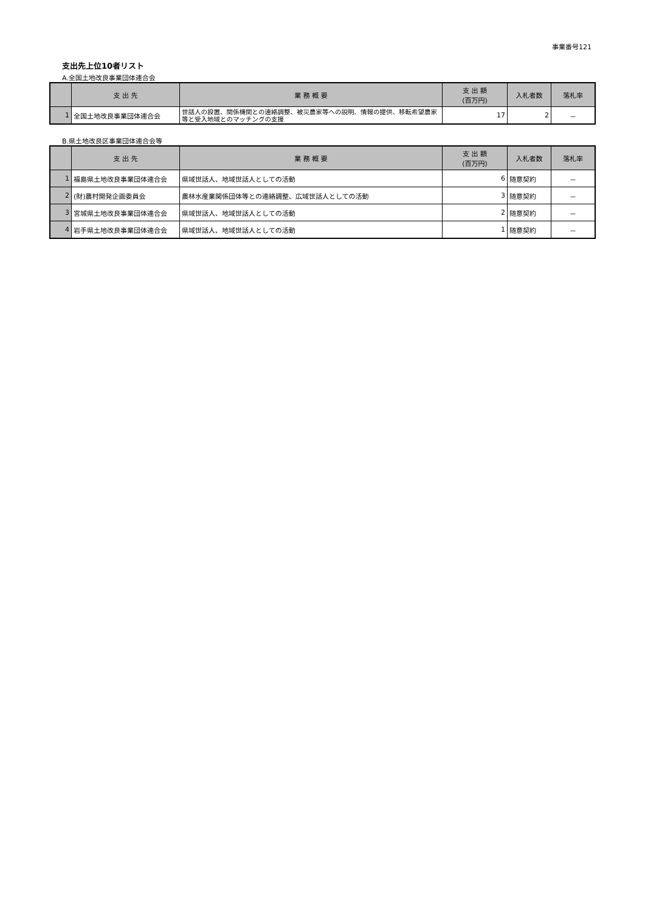事業番号121
支出先上位10者リスト
A.全国土地改良事業団体連合会
| | 支 出 先 | 業 務 概 要 | 支 出 額 (百万円) | 入札者数 | 落札率 |
| --- | --- | --- | --- | --- | --- |
| 1 | 全国土地改良事業団体連合会 | 世話人の設置、関係機関との連絡調整、被災農家等への説明、情報の提供、移転希望農家等と受入地域とのマッチングの支援 | 17 | 2 | － |
B.県土地改良区事業団体連合会等
| | 支 出 先 | 業 務 概 要 | 支 出 額 (百万円) | 入札者数 | 落札率 |
| --- | --- | --- | --- | --- | --- |
| 1 | 福島県土地改良事業団体連合会 | 県域世話人、地域世話人としての活動 | 6 | 随意契約 | － |
| 2 | (財)農村開発企画委員会 | 農林水産業関係団体等との連絡調整、広域世話人としての活動 | 3 | 随意契約 | － |
| 3 | 宮城県土地改良事業団体連合会 | 県域世話人、地域世話人としての活動 | 2 | 随意契約 | － |
| 4 | 岩手県土地改良事業団体連合会 | 県域世話人、地域世話人としての活動 | 1 | 随意契約 | － |